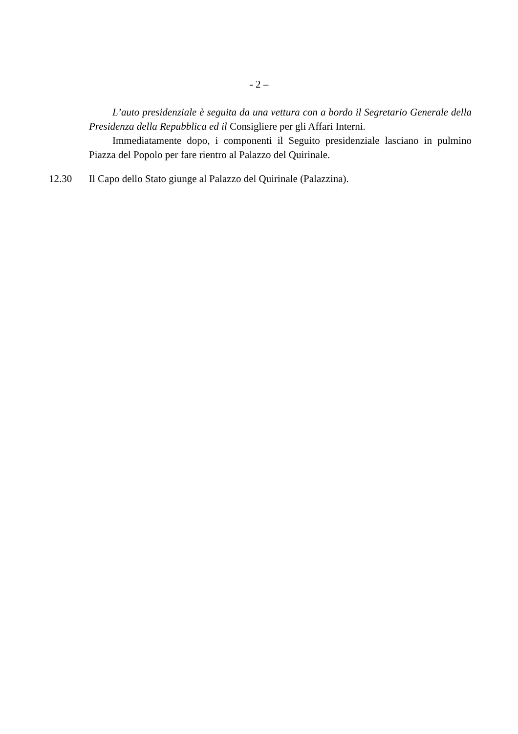- 2 –
L’auto presidenziale è seguita da una vettura con a bordo il Segretario Generale della Presidenza della Repubblica ed il Consigliere per gli Affari Interni.
Immediatamente dopo, i componenti il Seguito presidenziale lasciano in pulmino Piazza del Popolo per fare rientro al Palazzo del Quirinale.
12.30 Il Capo dello Stato giunge al Palazzo del Quirinale (Palazzina).